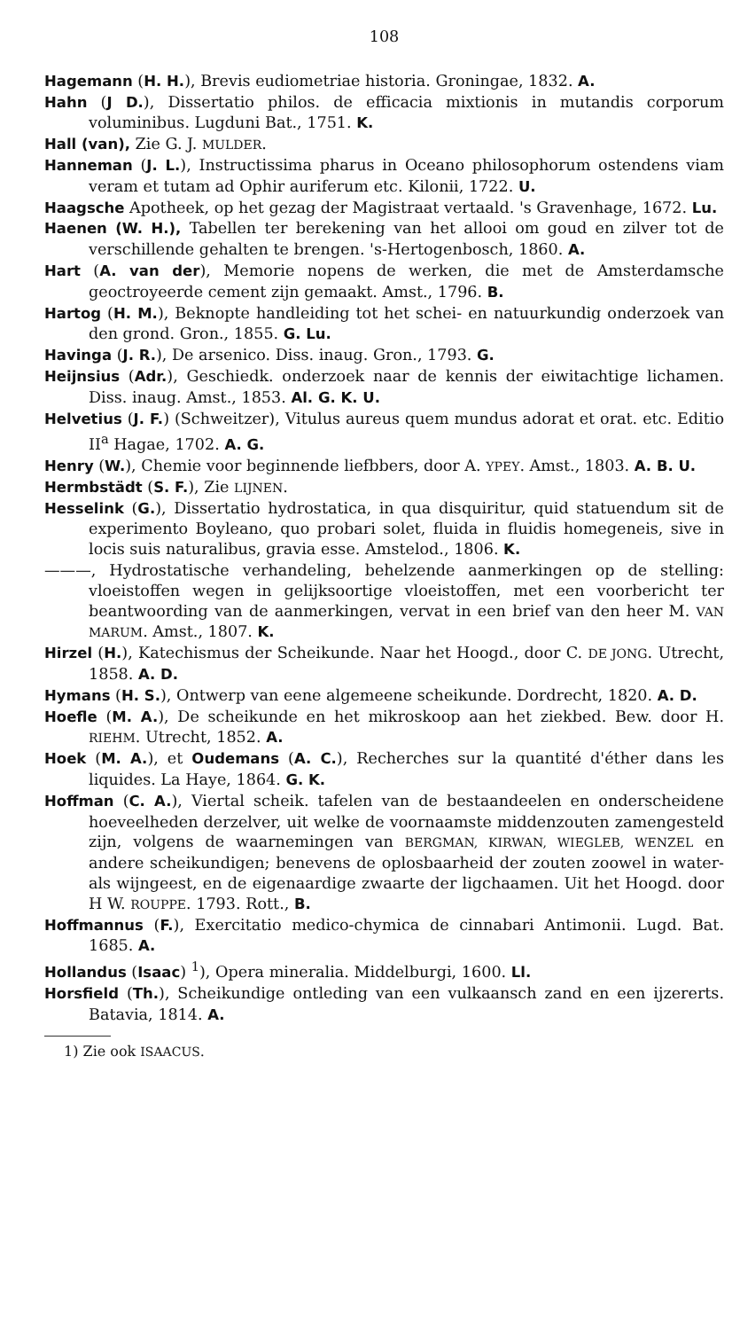108
Hagemann (H. H.), Brevis eudiometriae historia. Groningae, 1832. A.
Hahn (J D.), Dissertatio philos. de efficacia mixtionis in mutandis corporum voluminibus. Lugduni Bat., 1751. K.
Hall (van), Zie G. J. MULDER.
Hanneman (J. L.), Instructissima pharus in Oceano philosophorum ostendens viam veram et tutam ad Ophir auriferum etc. Kilonii, 1722. U.
Haagsche Apotheek, op het gezag der Magistraat vertaald. 's Gravenhage, 1672. Lu.
Haenen (W. H.), Tabellen ter berekening van het allooi om goud en zilver tot de verschillende gehalten te brengen. 's-Hertogenbosch, 1860. A.
Hart (A. van der), Memorie nopens de werken, die met de Amsterdamsche geoctroyeerde cement zijn gemaakt. Amst., 1796. B.
Hartog (H. M.), Beknopte handleiding tot het schei- en natuurkundig onderzoek van den grond. Gron., 1855. G. Lu.
Havinga (J. R.), De arsenico. Diss. inaug. Gron., 1793. G.
Heijnsius (Adr.), Geschiedk. onderzoek naar de kennis der eiwitachtige lichamen. Diss. inaug. Amst., 1853. Al. G. K. U.
Helvetius (J. F.) (Schweitzer), Vitulus aureus quem mundus adorat et orat. etc. Editio II<sup>a</sup> Hagae, 1702. A. G.
Henry (W.), Chemie voor beginnende liefbbers, door A. YPEY. Amst., 1803. A. B. U.
Hermbstädt (S. F.), Zie LIJNEN.
Hesselink (G.), Dissertatio hydrostatica, in qua disquiritur, quid statuendum sit de experimento Boyleano, quo probari solet, fluida in fluidis homegeneis, sive in locis suis naturalibus, gravia esse. Amstelod., 1806. K.
———, Hydrostatische verhandeling, behelzende aanmerkingen op de stelling: vloeistoffen wegen in gelijksoortige vloeistoffen, met een voorbericht ter beantwoording van de aanmerkingen, vervat in een brief van den heer M. VAN MARUM. Amst., 1807. K.
Hirzel (H.), Katechismus der Scheikunde. Naar het Hoogd., door C. DE JONG. Utrecht, 1858. A. D.
Hymans (H. S.), Ontwerp van eene algemeene scheikunde. Dordrecht, 1820. A. D.
Hoefle (M. A.), De scheikunde en het mikroskoop aan het ziekbed. Bew. door H. RIEHM. Utrecht, 1852. A.
Hoek (M. A.), et Oudemans (A. C.), Recherches sur la quantité d'éther dans les liquides. La Haye, 1864. G. K.
Hoffman (C. A.), Viertal scheik. tafelen van de bestaandeelen en onderscheidene hoeveelheden derzelver, uit welke de voornaamste middenzouten zamengesteld zijn, volgens de waarnemingen van BERGMAN, KIRWAN, WIEGLEB, WENZEL en andere scheikundigen; benevens de oplosbaarheid der zouten zoowel in water- als wijngeest, en de eigenaardige zwaarte der ligchaamen. Uit het Hoogd. door H W. ROUPPE. 1793. Rott., B.
Hoffmannus (F.), Exercitatio medico-chymica de cinnabari Antimonii. Lugd. Bat. 1685. A.
Hollandus (Isaac) <sup>1</sup>), Opera mineralia. Middelburgi, 1600. Ll.
Horsfield (Th.), Scheikundige ontleding van een vulkaansch zand en een ijzererts. Batavia, 1814. A.
1) Zie ook ISAACUS.